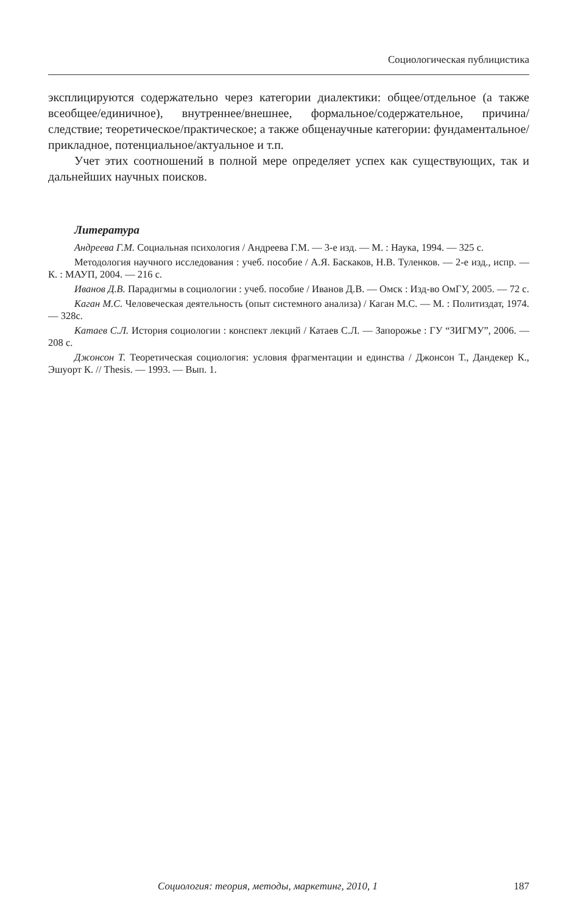Социологическая публицистика
эксплицируются содержательно через категории диалектики: общее/отдельное (а также всеобщее/единичное), внутреннее/внешнее, формальное/содержательное, причина/следствие; теоретическое/практическое; а также общенаучные категории: фундаментальное/прикладное, потенциальное/актуальное и т.п.
Учет этих соотношений в полной мере определяет успех как существующих, так и дальнейших научных поисков.
Литература
Андреева Г.М. Социальная психология / Андреева Г.М. — 3-е изд. — М. : Наука, 1994. — 325 с.
Методология научного исследования : учеб. пособие / А.Я. Баскаков, Н.В. Туленков. — 2-е изд., испр. — К. : МАУП, 2004. — 216 с.
Иванов Д.В. Парадигмы в социологии : учеб. пособие / Иванов Д.В. — Омск : Изд-во ОмГУ, 2005. — 72 с.
Каган М.С. Человеческая деятельность (опыт системного анализа) / Каган М.С. — М. : Политиздат, 1974. — 328с.
Катаев С.Л. История социологии : конспект лекций / Катаев С.Л. — Запорожье : ГУ “ЗИГМУ”, 2006. — 208 с.
Джонсон Т. Теоретическая социология: условия фрагментации и единства / Джонсон Т., Дандекер К., Эшуорт К. // Thesis. — 1993. — Вып. 1.
Социология: теория, методы, маркетинг, 2010, 1 187